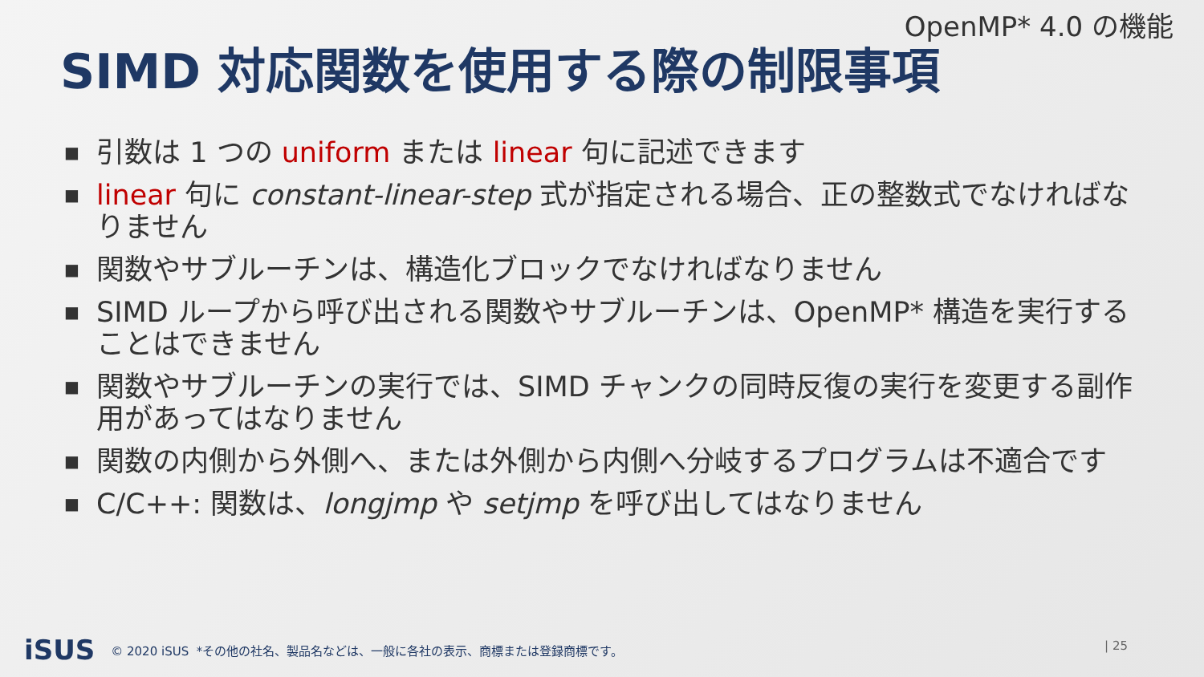OpenMP* 4.0 の機能
SIMD 対応関数を使用する際の制限事項
■ 引数は 1 つの uniform または linear 句に記述できます
■ linear 句に constant-linear-step 式が指定される場合、正の整数式でなければなりません
■ 関数やサブルーチンは、構造化ブロックでなければなりません
■ SIMD ループから呼び出される関数やサブルーチンは、OpenMP* 構造を実行することはできません
■ 関数やサブルーチンの実行では、SIMD チャンクの同時反復の実行を変更する副作用があってはなりません
■ 関数の内側から外側へ、または外側から内側へ分岐するプログラムは不適合です
■ C/C++: 関数は、longjmp や setjmp を呼び出してはなりません
iSUS © 2020 iSUS *その他の社名、製品名などは、一般に各社の表示、商標または登録商標です。
| 25